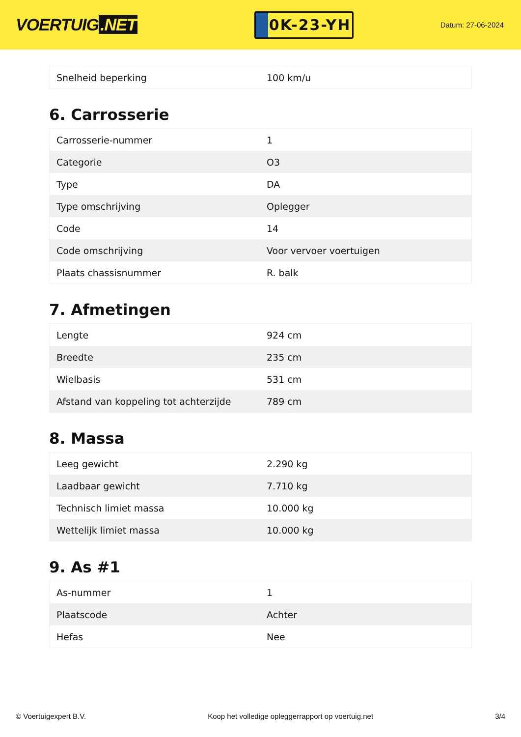VOERTUIG.NET
0K-23-YH
Datum: 27-06-2024
| Snelheid beperking | 100 km/u |
6. Carrosserie
| Carrosserie-nummer | 1 |
| Categorie | O3 |
| Type | DA |
| Type omschrijving | Oplegger |
| Code | 14 |
| Code omschrijving | Voor vervoer voertuigen |
| Plaats chassisnummer | R. balk |
7. Afmetingen
| Lengte | 924 cm |
| Breedte | 235 cm |
| Wielbasis | 531 cm |
| Afstand van koppeling tot achterzijde | 789 cm |
8. Massa
| Leeg gewicht | 2.290 kg |
| Laadbaar gewicht | 7.710 kg |
| Technisch limiet massa | 10.000 kg |
| Wettelijk limiet massa | 10.000 kg |
9. As #1
| As-nummer | 1 |
| Plaatscode | Achter |
| Hefas | Nee |
© Voertuigexpert B.V. Koop het volledige opleggerrapport op voertuig.net 3/4